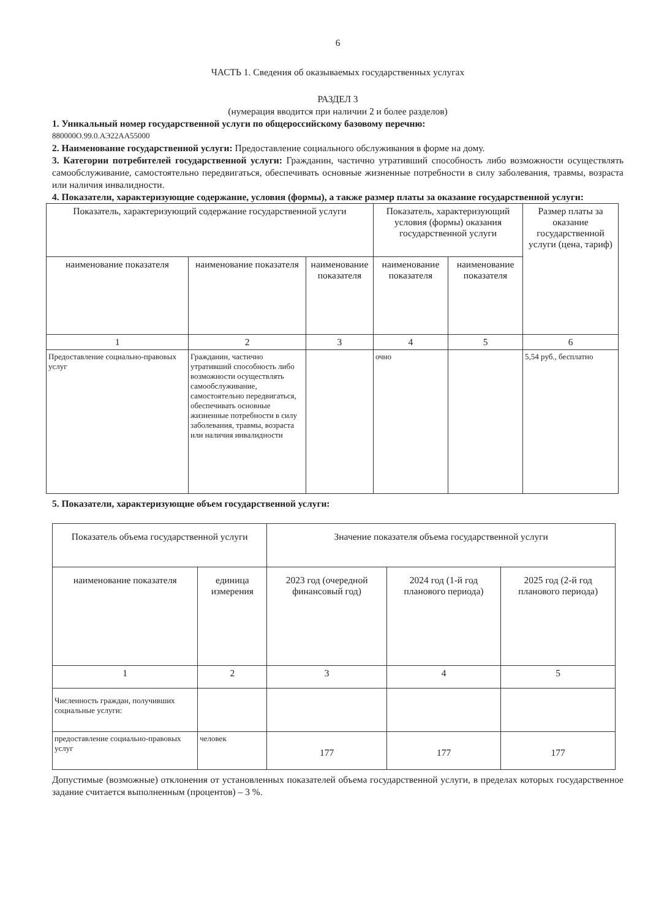6
ЧАСТЬ 1. Сведения об оказываемых государственных услугах
РАЗДЕЛ 3
(нумерация вводится при наличии 2 и более разделов)
1. Уникальный номер государственной услуги по общероссийскому базовому перечню:
880000О.99.0.АЭ22АА55000
2. Наименование государственной услуги: Предоставление социального обслуживания в форме на дому.
3. Категории потребителей государственной услуги: Гражданин, частично утративший способность либо возможности осуществлять самообслуживание, самостоятельно передвигаться, обеспечивать основные жизненные потребности в силу заболевания, травмы, возраста или наличия инвалидности.
4. Показатели, характеризующие содержание, условия (формы), а также размер платы за оказание государственной услуги:
| Показатель, характеризующий содержание государственной услуги | | | Показатель, характеризующий условия (формы) оказания государственной услуги | | Размер платы за оказание государственной услуги (цена, тариф) |
| --- | --- | --- | --- | --- | --- |
| наименование показателя | наименование показателя | наименование показателя | наименование показателя | наименование показателя | |
| 1 | 2 | 3 | 4 | 5 | 6 |
| Предоставление социально-правовых услуг | Гражданин, частично утративший способность либо возможности осуществлять самообслуживание, самостоятельно передвигаться, обеспечивать основные жизненные потребности в силу заболевания, травмы, возраста или наличия инвалидности | | очно | | 5,54 руб., бесплатно |
5. Показатели, характеризующие объем государственной услуги:
| Показатель объема государственной услуги | | Значение показателя объема государственной услуги | | |
| --- | --- | --- | --- | --- |
| наименование показателя | единица измерения | 2023 год (очередной финансовый год) | 2024 год (1-й год планового периода) | 2025 год (2-й год планового периода) |
| 1 | 2 | 3 | 4 | 5 |
| Численность граждан, получивших социальные услуги: | | | | |
| предоставление социально-правовых услуг | человек | 177 | 177 | 177 |
Допустимые (возможные) отклонения от установленных показателей объема государственной услуги, в пределах которых государственное задание считается выполненным (процентов) – 3 %.